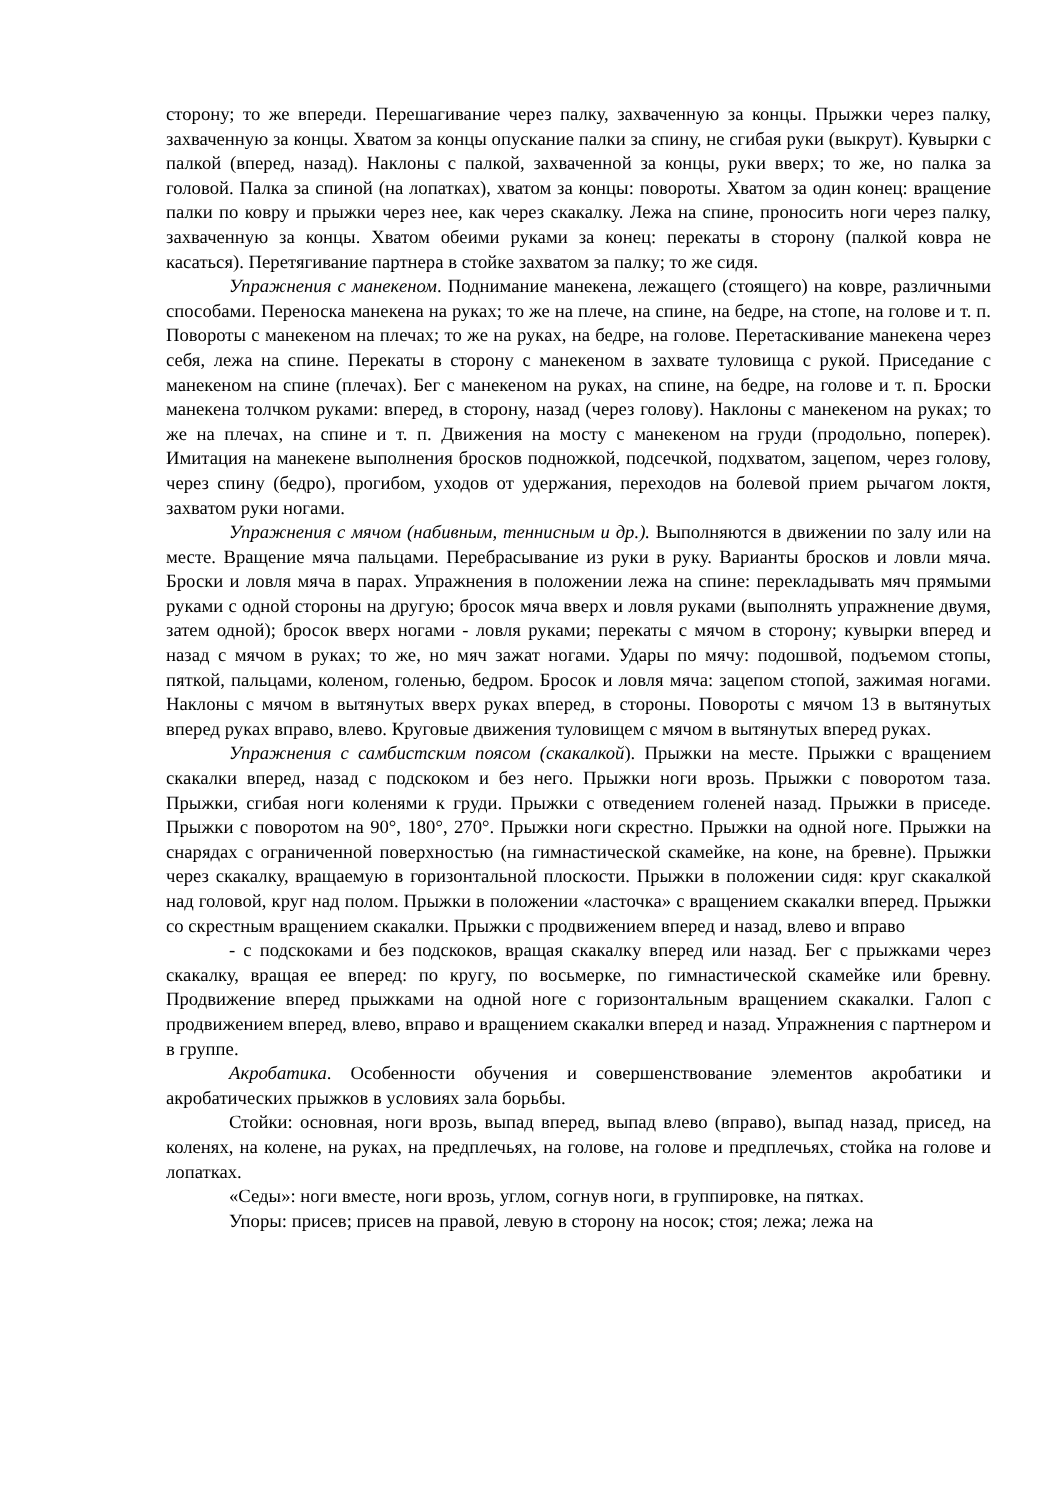сторону; то же впереди. Перешагивание через палку, захваченную за концы. Прыжки через палку, захваченную за концы. Хватом за концы опускание палки за спину, не сгибая руки (выкрут). Кувырки с палкой (вперед, назад). Наклоны с палкой, захваченной за концы, руки вверх; то же, но палка за головой. Палка за спиной (на лопатках), хватом за концы: повороты. Хватом за один конец: вращение палки по ковру и прыжки через нее, как через скакалку. Лежа на спине, проносить ноги через палку, захваченную за концы. Хватом обеими руками за конец: перекаты в сторону (палкой ковра не касаться). Перетягивание партнера в стойке захватом за палку; то же сидя.
Упражнения с манекеном. Поднимание манекена, лежащего (стоящего) на ковре, различными способами. Переноска манекена на руках; то же на плече, на спине, на бедре, на стопе, на голове и т. п. Повороты с манекеном на плечах; то же на руках, на бедре, на голове. Перетаскивание манекена через себя, лежа на спине. Перекаты в сторону с манекеном в захвате туловища с рукой. Приседание с манекеном на спине (плечах). Бег с манекеном на руках, на спине, на бедре, на голове и т. п. Броски манекена толчком руками: вперед, в сторону, назад (через голову). Наклоны с манекеном на руках; то же на плечах, на спине и т. п. Движения на мосту с манекеном на груди (продольно, поперек). Имитация на манекене выполнения бросков подножкой, подсечкой, подхватом, зацепом, через голову, через спину (бедро), прогибом, уходов от удержания, переходов на болевой прием рычагом локтя, захватом руки ногами.
Упражнения с мячом (набивным, теннисным и др.). Выполняются в движении по залу или на месте. Вращение мяча пальцами. Перебрасывание из руки в руку. Варианты бросков и ловли мяча. Броски и ловля мяча в парах. Упражнения в положении лежа на спине: перекладывать мяч прямыми руками с одной стороны на другую; бросок мяча вверх и ловля руками (выполнять упражнение двумя, затем одной); бросок вверх ногами - ловля руками; перекаты с мячом в сторону; кувырки вперед и назад с мячом в руках; то же, но мяч зажат ногами. Удары по мячу: подошвой, подъемом стопы, пяткой, пальцами, коленом, голенью, бедром. Бросок и ловля мяча: зацепом стопой, зажимая ногами. Наклоны с мячом в вытянутых вверх руках вперед, в стороны. Повороты с мячом 13 в вытянутых вперед руках вправо, влево. Круговые движения туловищем с мячом в вытянутых вперед руках.
Упражнения с самбистским поясом (скакалкой). Прыжки на месте. Прыжки с вращением скакалки вперед, назад с подскоком и без него. Прыжки ноги врозь. Прыжки с поворотом таза. Прыжки, сгибая ноги коленями к груди. Прыжки с отведением голеней назад. Прыжки в приседе. Прыжки с поворотом на 90°, 180°, 270°. Прыжки ноги скрестно. Прыжки на одной ноге. Прыжки на снарядах с ограниченной поверхностью (на гимнастической скамейке, на коне, на бревне). Прыжки через скакалку, вращаемую в горизонтальной плоскости. Прыжки в положении сидя: круг скакалкой над головой, круг над полом. Прыжки в положении «ласточка» с вращением скакалки вперед. Прыжки со скрестным вращением скакалки. Прыжки с продвижением вперед и назад, влево и вправо
- с подскоками и без подскоков, вращая скакалку вперед или назад. Бег с прыжками через скакалку, вращая ее вперед: по кругу, по восьмерке, по гимнастической скамейке или бревну. Продвижение вперед прыжками на одной ноге с горизонтальным вращением скакалки. Галоп с продвижением вперед, влево, вправо и вращением скакалки вперед и назад. Упражнения с партнером и в группе.
Акробатика. Особенности обучения и совершенствование элементов акробатики и акробатических прыжков в условиях зала борьбы.
Стойки: основная, ноги врозь, выпад вперед, выпад влево (вправо), выпад назад, присед, на коленях, на колене, на руках, на предплечьях, на голове, на голове и предплечьях, стойка на голове и лопатках.
«Седы»: ноги вместе, ноги врозь, углом, согнув ноги, в группировке, на пятках.
Упоры: присев; присев на правой, левую в сторону на носок; стоя; лежа; лежа на